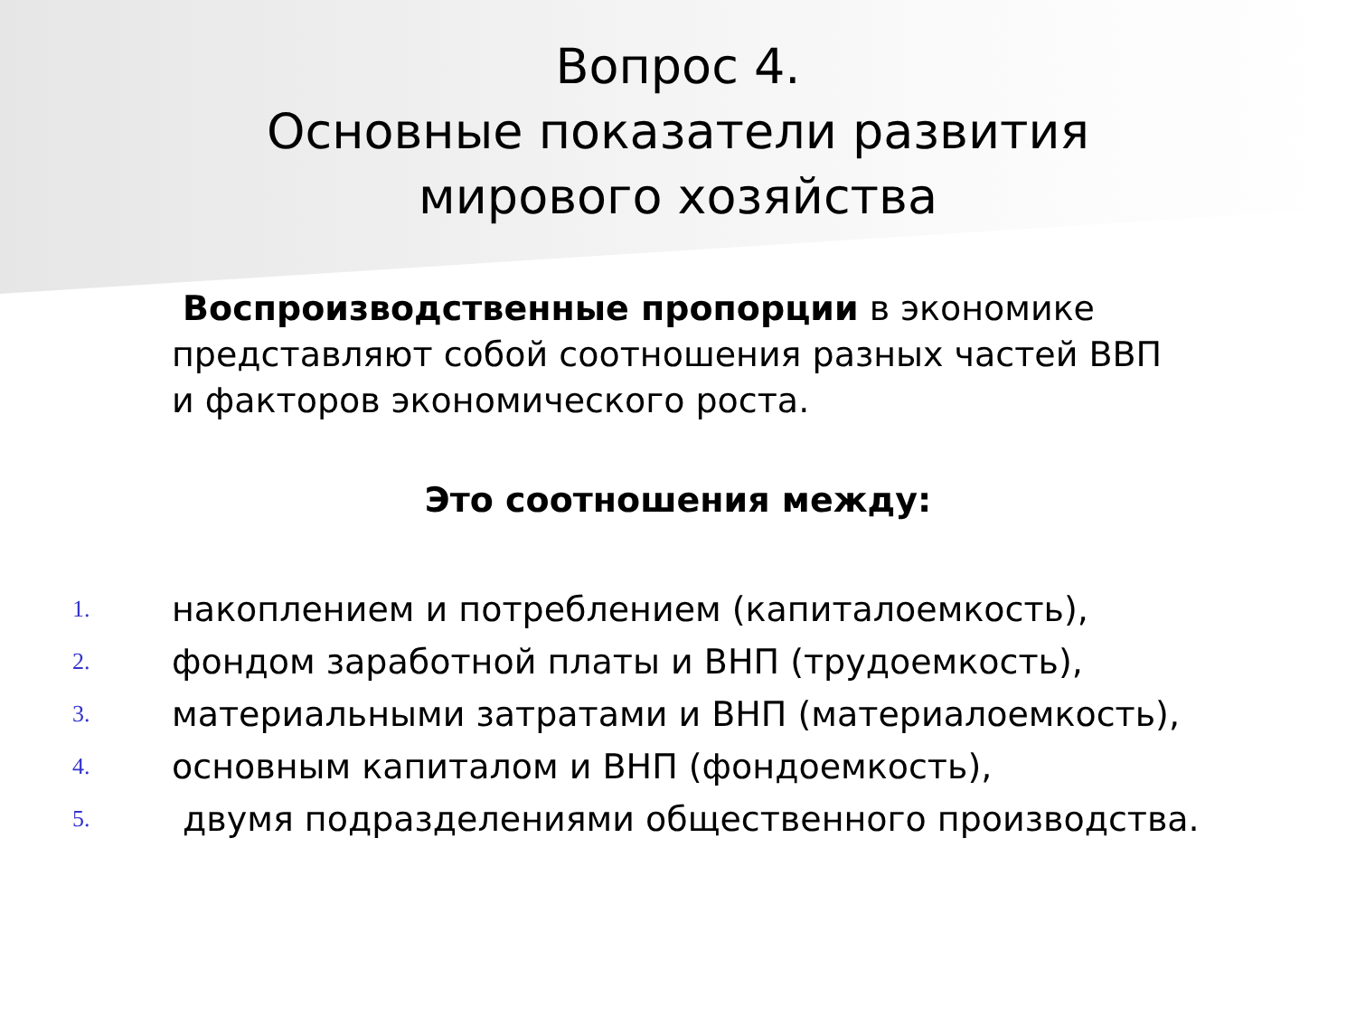Вопрос 4.
Основные показатели развития мирового хозяйства
Воспроизводственные пропорции в экономике представляют собой соотношения разных частей ВВП и факторов экономического роста.
Это соотношения между:
1. накоплением и потреблением (капиталоемкость),
2. фондом заработной платы и ВНП (трудоемкость),
3. материальными затратами и ВНП (материалоемкость),
4. основным капиталом и ВНП (фондоемкость),
5. двумя подразделениями общественного производства.